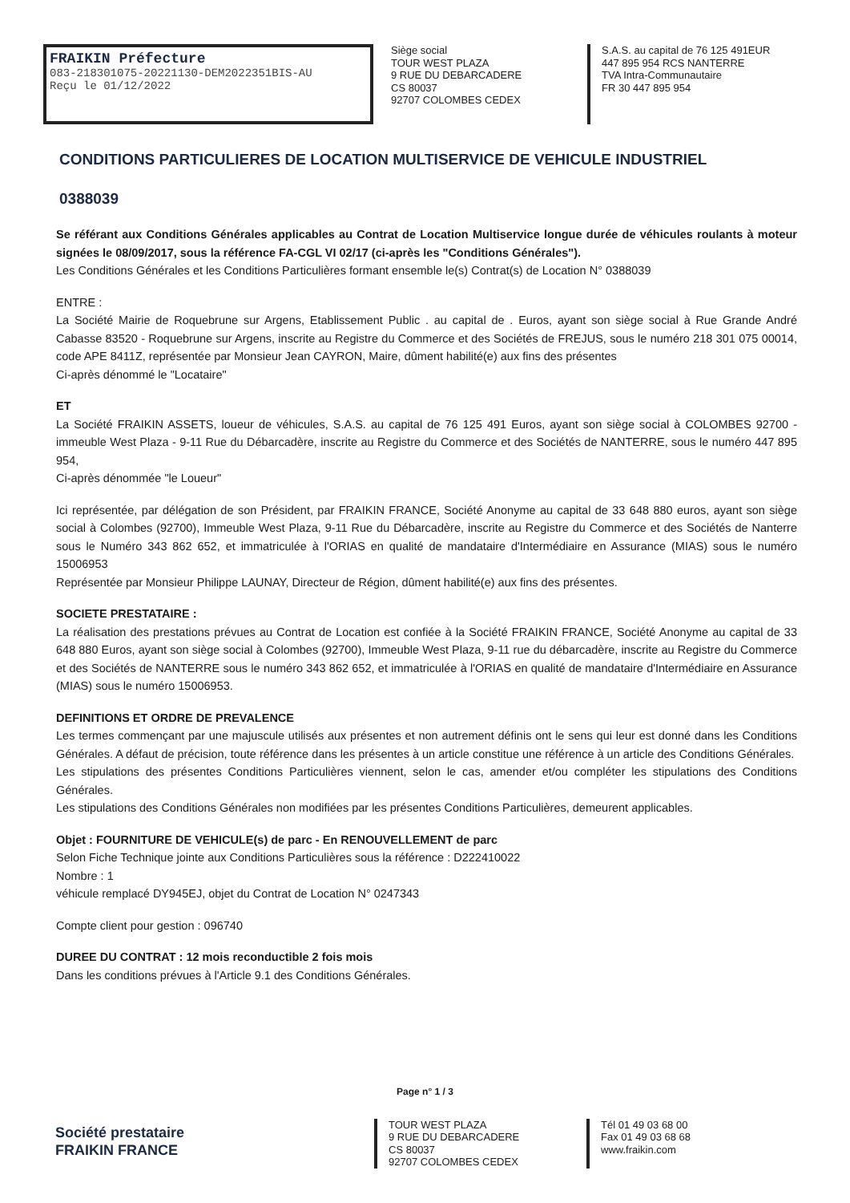FRAIKIN Préfecture
083-218301075-20221130-DEM2022351BIS-AU
Reçu le 01/12/2022
Siège social
TOUR WEST PLAZA
9 RUE DU DEBARCADERE
CS 80037
92707 COLOMBES CEDEX
S.A.S. au capital de 76 125 491EUR
447 895 954 RCS NANTERRE
TVA Intra-Communautaire
FR 30 447 895 954
CONDITIONS PARTICULIERES DE LOCATION MULTISERVICE DE VEHICULE INDUSTRIEL
0388039
Se référant aux Conditions Générales applicables au Contrat de Location Multiservice longue durée de véhicules roulants à moteur signées le 08/09/2017, sous la référence FA-CGL VI 02/17 (ci-après les "Conditions Générales").
Les Conditions Générales et les Conditions Particulières formant ensemble le(s) Contrat(s) de Location N° 0388039
ENTRE :
La Société Mairie de Roquebrune sur Argens, Etablissement Public . au capital de . Euros, ayant son siège social à Rue Grande André Cabasse 83520 - Roquebrune sur Argens, inscrite au Registre du Commerce et des Sociétés de FREJUS, sous le numéro 218 301 075 00014, code APE 8411Z, représentée par Monsieur Jean CAYRON, Maire, dûment habilité(e) aux fins des présentes
Ci-après dénommé le "Locataire"
ET
La Société FRAIKIN ASSETS, loueur de véhicules, S.A.S. au capital de 76 125 491 Euros, ayant son siège social à COLOMBES 92700 - immeuble West Plaza - 9-11 Rue du Débarcadère, inscrite au Registre du Commerce et des Sociétés de NANTERRE, sous le numéro 447 895 954,
Ci-après dénommée "le Loueur"
Ici représentée, par délégation de son Président, par FRAIKIN FRANCE, Société Anonyme au capital de 33 648 880 euros, ayant son siège social à Colombes (92700), Immeuble West Plaza, 9-11 Rue du Débarcadère, inscrite au Registre du Commerce et des Sociétés de Nanterre sous le Numéro 343 862 652, et immatriculée à l'ORIAS en qualité de mandataire d'Intermédiaire en Assurance (MIAS) sous le numéro 15006953
Représentée par Monsieur Philippe LAUNAY, Directeur de Région, dûment habilité(e) aux fins des présentes.
SOCIETE PRESTATAIRE :
La réalisation des prestations prévues au Contrat de Location est confiée à la Société FRAIKIN FRANCE, Société Anonyme au capital de 33 648 880 Euros, ayant son siège social à Colombes (92700), Immeuble West Plaza, 9-11 rue du débarcadère, inscrite au Registre du Commerce et des Sociétés de NANTERRE sous le numéro 343 862 652, et immatriculée à l'ORIAS en qualité de mandataire d'Intermédiaire en Assurance (MIAS) sous le numéro 15006953.
DEFINITIONS ET ORDRE DE PREVALENCE
Les termes commençant par une majuscule utilisés aux présentes et non autrement définis ont le sens qui leur est donné dans les Conditions Générales. A défaut de précision, toute référence dans les présentes à un article constitue une référence à un article des Conditions Générales.
Les stipulations des présentes Conditions Particulières viennent, selon le cas, amender et/ou compléter les stipulations des Conditions Générales.
Les stipulations des Conditions Générales non modifiées par les présentes Conditions Particulières, demeurent applicables.
Objet : FOURNITURE DE VEHICULE(s) de parc - En RENOUVELLEMENT de parc
Selon Fiche Technique jointe aux Conditions Particulières sous la référence : D222410022
Nombre : 1
véhicule remplacé DY945EJ, objet du Contrat de Location N° 0247343
Compte client pour gestion : 096740
DUREE DU CONTRAT : 12 mois reconductible 2 fois mois
Dans les conditions prévues à l'Article 9.1 des Conditions Générales.
Page n° 1 / 3
Société prestataire
FRAIKIN FRANCE
TOUR WEST PLAZA
9 RUE DU DEBARCADERE
CS 80037
92707 COLOMBES CEDEX
Tél 01 49 03 68 00
Fax 01 49 03 68 68
www.fraikin.com